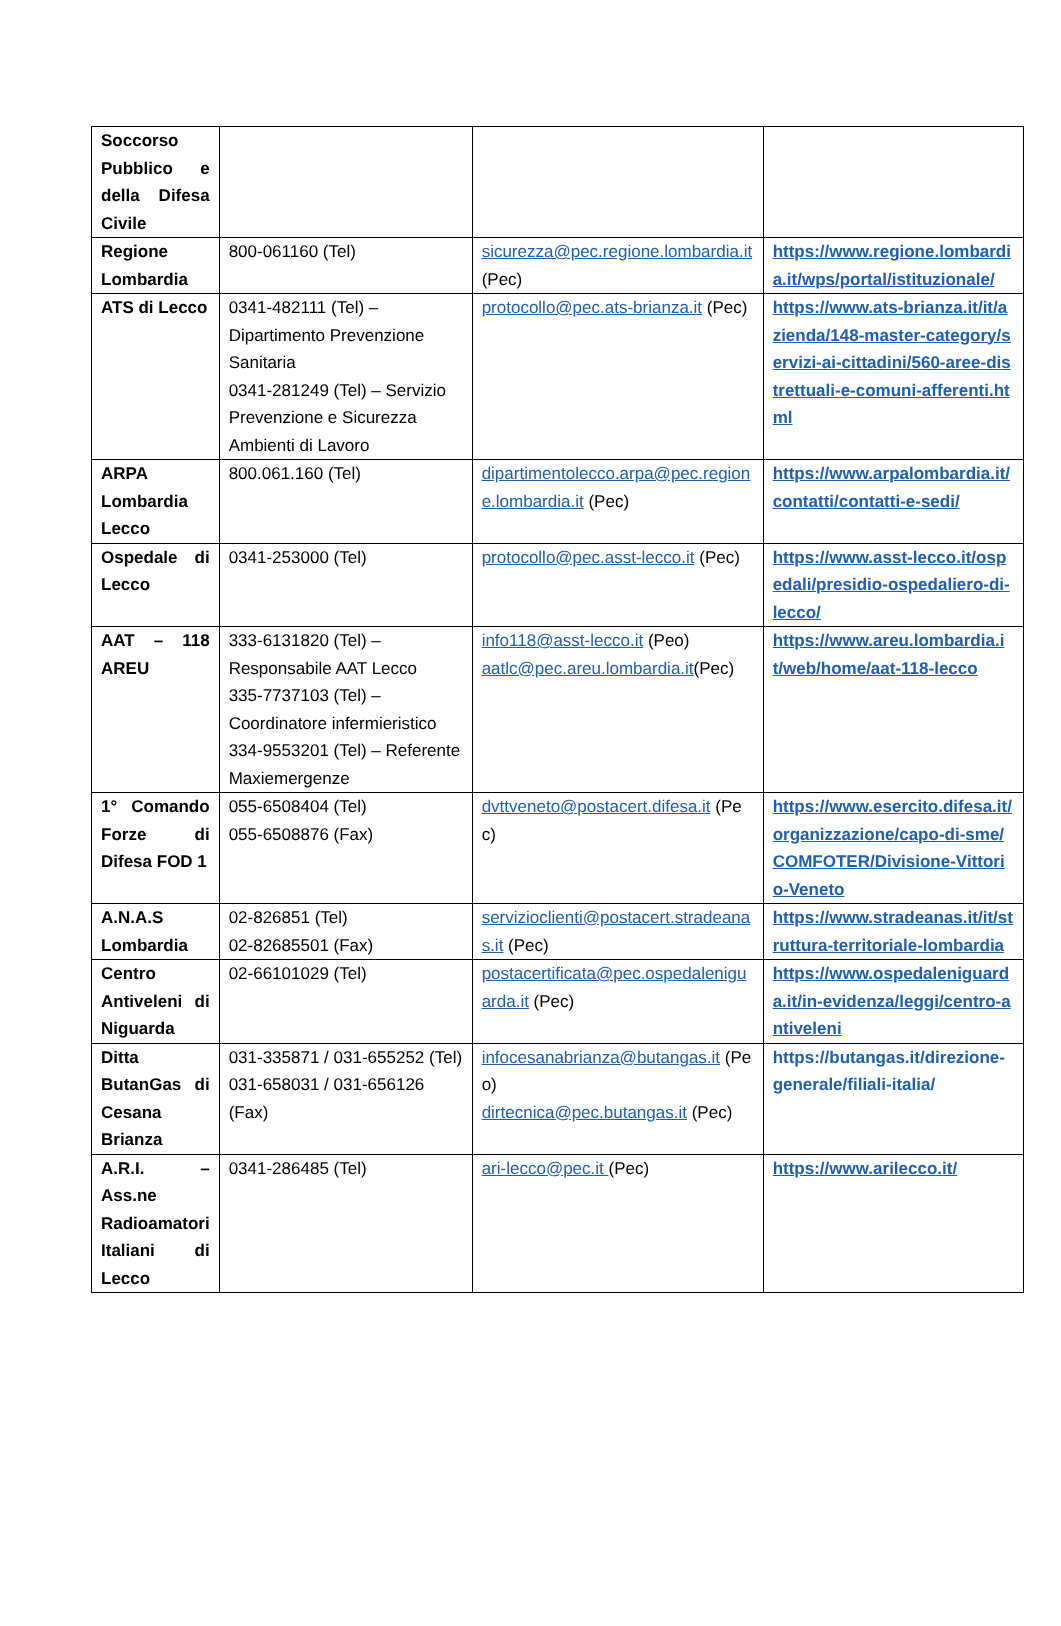| Soccorso Pubblico e della Difesa Civile | | | |
| Regione Lombardia | 800-061160 (Tel) | sicurezza@pec.regione.lombardia.it (Pec) | https://www.regione.lombardia.it/wps/portal/istituzionale/ |
| ATS di Lecco | 0341-482111 (Tel) – Dipartimento Prevenzione Sanitaria 0341-281249 (Tel) – Servizio Prevenzione e Sicurezza Ambienti di Lavoro | protocollo@pec.ats-brianza.it (Pec) | https://www.ats-brianza.it/it/azienda/148-master-category/servizi-ai-cittadini/560-aree-distrettuali-e-comuni-afferenti.html |
| ARPA Lombardia Lecco | 800.061.160 (Tel) | dipartimentolecco.arpa@pec.regione.lombardia.it (Pec) | https://www.arpalombardia.it/contatti/contatti-e-sedi/ |
| Ospedale di Lecco | 0341-253000 (Tel) | protocollo@pec.asst-lecco.it (Pec) | https://www.asst-lecco.it/ospedali/presidio-ospedaliero-di-lecco/ |
| AAT – 118 AREU | 333-6131820 (Tel) – Responsabile AAT Lecco 335-7737103 (Tel) – Coordinatore infermieristico 334-9553201 (Tel) – Referente Maxiemergenze | info118@asst-lecco.it (Peo) aatlc@pec.areu.lombardia.it (Pec) | https://www.areu.lombardia.it/web/home/aat-118-lecco |
| 1° Comando Forze di Difesa FOD 1 | 055-6508404 (Tel) 055-6508876 (Fax) | dvttveneto@postacert.difesa.it (Pec) | https://www.esercito.difesa.it/organizzazione/capo-di-sme/COMFOTER/Divisione-Vittorio-Veneto |
| A.N.A.S Lombardia | 02-826851 (Tel) 02-82685501 (Fax) | servizioclienti@postacert.stradeanas.it (Pec) | https://www.stradeanas.it/it/struttura-territoriale-lombardia |
| Centro Antiveleni di Niguarda | 02-66101029 (Tel) | postacertificata@pec.ospedaleniguarda.it (Pec) | https://www.ospedaleniguarda.it/in-evidenza/leggi/centro-antiveleni |
| Ditta ButanGas di Cesana Brianza | 031-335871 / 031-655252 (Tel) 031-658031 / 031-656126 (Fax) | infocesanabrianza@butangas.it (Peo) dirtecnica@pec.butangas.it (Pec) | https://butangas.it/direzione-generale/filiali-italia/ |
| A.R.I. – Ass.ne Radioamatori Italiani di Lecco | 0341-286485 (Tel) | ari-lecco@pec.it (Pec) | https://www.arilecco.it/ |